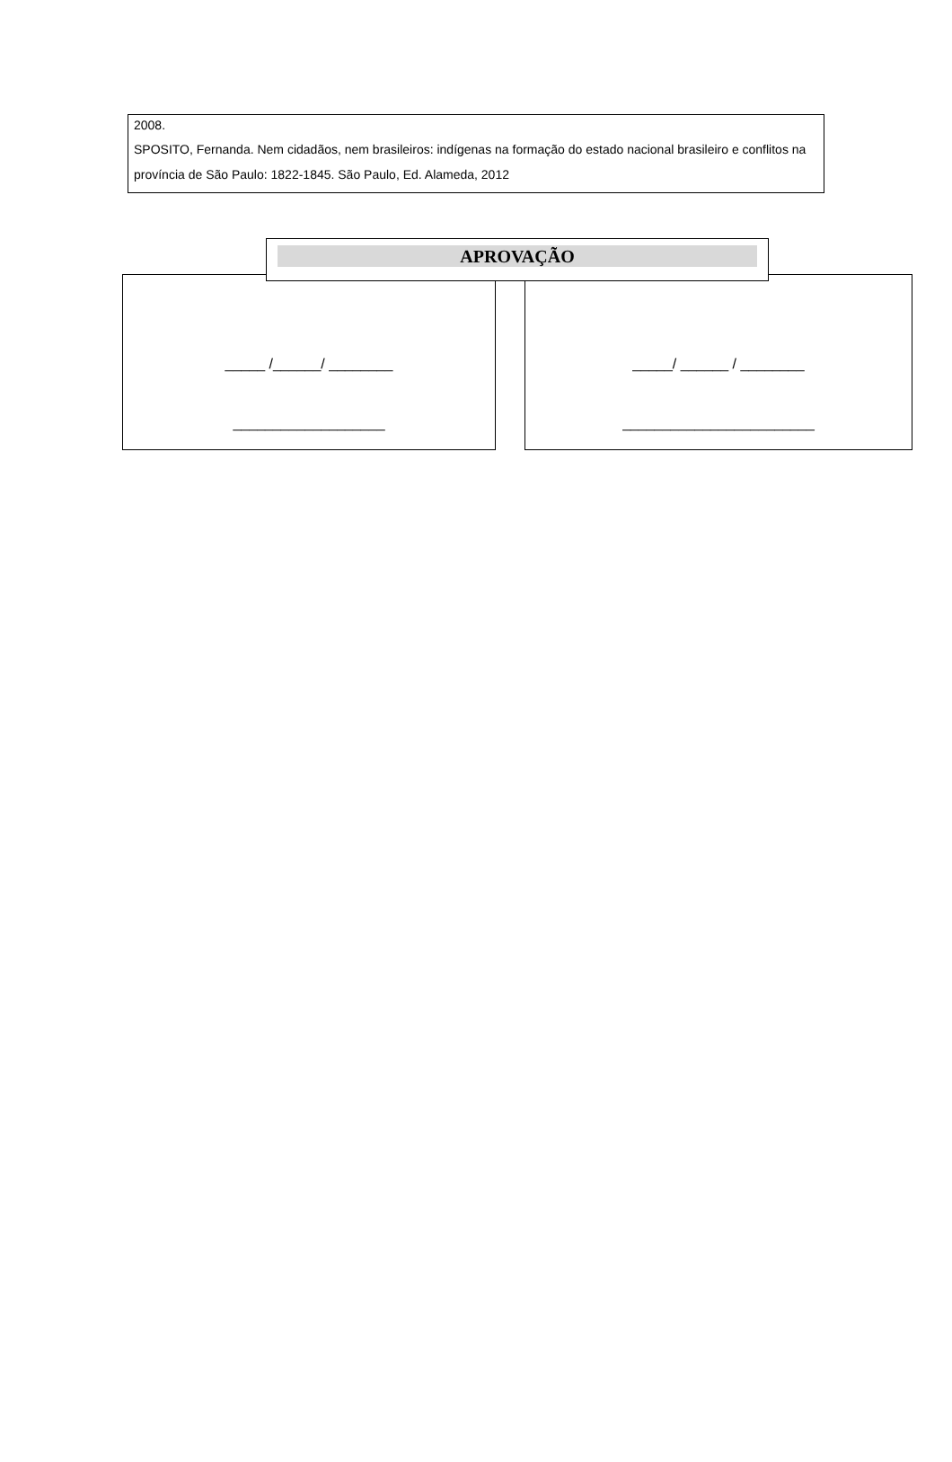2008.
SPOSITO, Fernanda. Nem cidadãos, nem brasileiros: indígenas na formação do estado nacional brasileiro e conflitos na província de São Paulo: 1822-1845. São Paulo, Ed. Alameda, 2012
APROVAÇÃO
_____ /______/ ________
___________________
_____/ ______ / ________
________________________